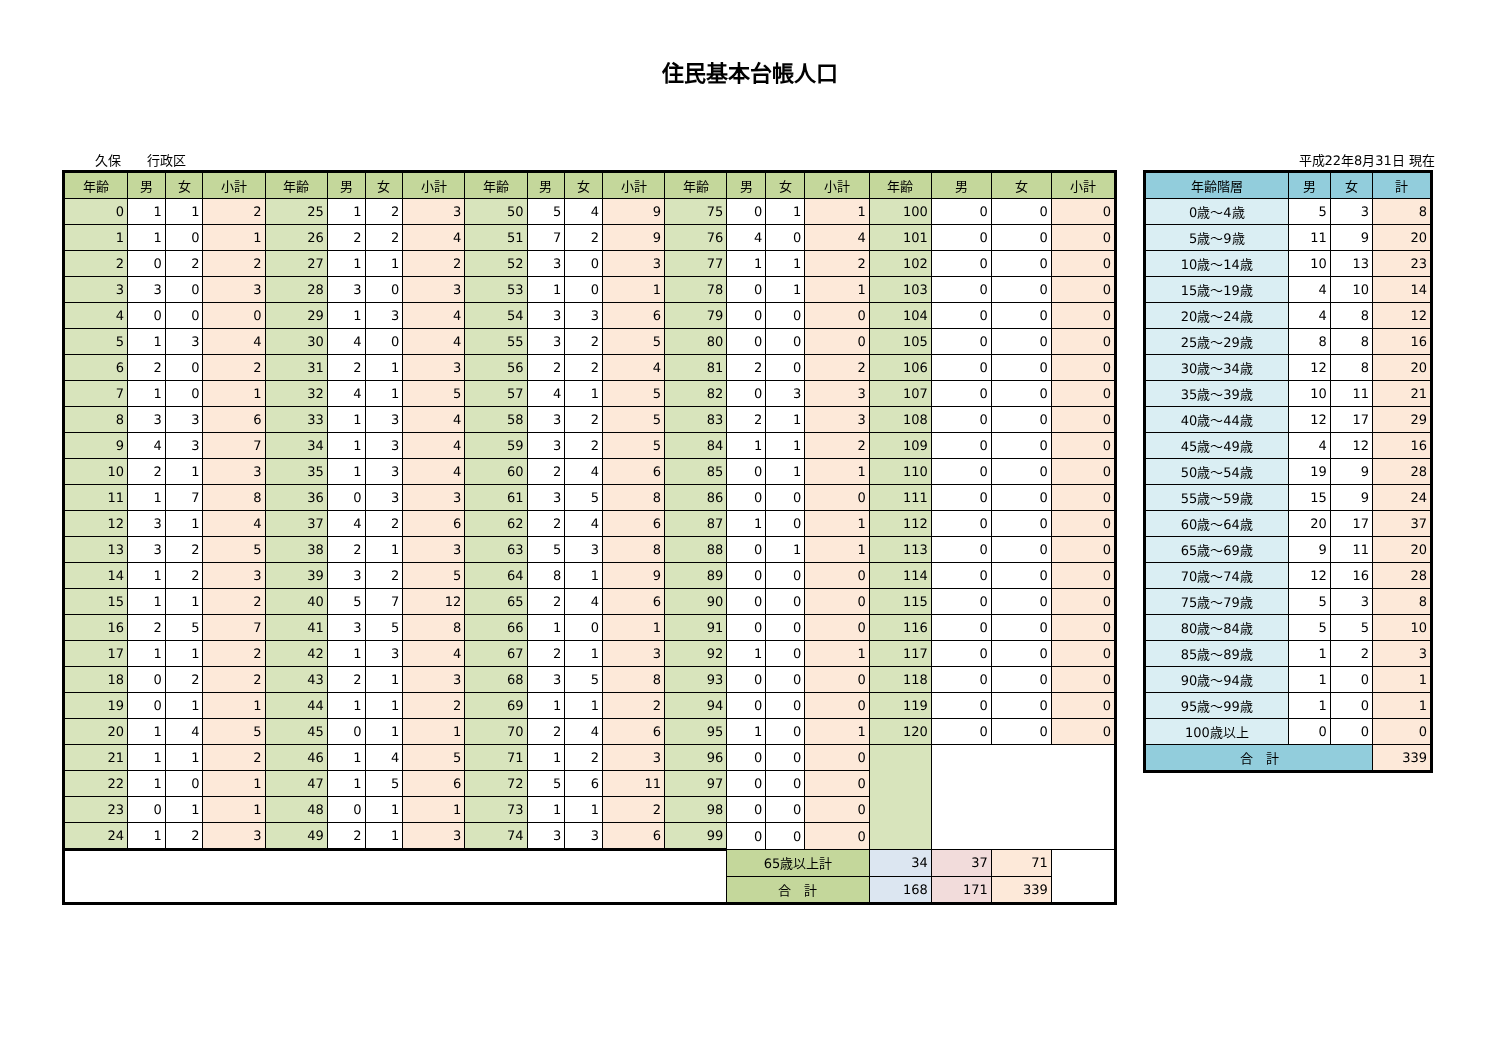住民基本台帳人口
久保　　行政区 平成22年8月31日 現在
| 年齢 | 男 | 女 | 小計 | 年齢 | 男 | 女 | 小計 | 年齢 | 男 | 女 | 小計 | 年齢 | 男 | 女 | 小計 | 年齢 | 男 | 女 | 小計 |
| --- | --- | --- | --- | --- | --- | --- | --- | --- | --- | --- | --- | --- | --- | --- | --- | --- | --- | --- | --- |
| 0 | 1 | 1 | 2 | 25 | 1 | 2 | 3 | 50 | 5 | 4 | 9 | 75 | 0 | 1 | 1 | 100 | 0 | 0 | 0 |
| 1 | 1 | 0 | 1 | 26 | 2 | 2 | 4 | 51 | 7 | 2 | 9 | 76 | 4 | 0 | 4 | 101 | 0 | 0 | 0 |
| 2 | 0 | 2 | 2 | 27 | 1 | 1 | 2 | 52 | 3 | 0 | 3 | 77 | 1 | 1 | 2 | 102 | 0 | 0 | 0 |
| 3 | 3 | 0 | 3 | 28 | 3 | 0 | 3 | 53 | 1 | 0 | 1 | 78 | 0 | 1 | 1 | 103 | 0 | 0 | 0 |
| 4 | 0 | 0 | 0 | 29 | 1 | 3 | 4 | 54 | 3 | 3 | 6 | 79 | 0 | 0 | 0 | 104 | 0 | 0 | 0 |
| 5 | 1 | 3 | 4 | 30 | 4 | 0 | 4 | 55 | 3 | 2 | 5 | 80 | 0 | 0 | 0 | 105 | 0 | 0 | 0 |
| 6 | 2 | 0 | 2 | 31 | 2 | 1 | 3 | 56 | 2 | 2 | 4 | 81 | 2 | 0 | 2 | 106 | 0 | 0 | 0 |
| 7 | 1 | 0 | 1 | 32 | 4 | 1 | 5 | 57 | 4 | 1 | 5 | 82 | 0 | 3 | 3 | 107 | 0 | 0 | 0 |
| 8 | 3 | 3 | 6 | 33 | 1 | 3 | 4 | 58 | 3 | 2 | 5 | 83 | 2 | 1 | 3 | 108 | 0 | 0 | 0 |
| 9 | 4 | 3 | 7 | 34 | 1 | 3 | 4 | 59 | 3 | 2 | 5 | 84 | 1 | 1 | 2 | 109 | 0 | 0 | 0 |
| 10 | 2 | 1 | 3 | 35 | 1 | 3 | 4 | 60 | 2 | 4 | 6 | 85 | 0 | 1 | 1 | 110 | 0 | 0 | 0 |
| 11 | 1 | 7 | 8 | 36 | 0 | 3 | 3 | 61 | 3 | 5 | 8 | 86 | 0 | 0 | 0 | 111 | 0 | 0 | 0 |
| 12 | 3 | 1 | 4 | 37 | 4 | 2 | 6 | 62 | 2 | 4 | 6 | 87 | 1 | 0 | 1 | 112 | 0 | 0 | 0 |
| 13 | 3 | 2 | 5 | 38 | 2 | 1 | 3 | 63 | 5 | 3 | 8 | 88 | 0 | 1 | 1 | 113 | 0 | 0 | 0 |
| 14 | 1 | 2 | 3 | 39 | 3 | 2 | 5 | 64 | 8 | 1 | 9 | 89 | 0 | 0 | 0 | 114 | 0 | 0 | 0 |
| 15 | 1 | 1 | 2 | 40 | 5 | 7 | 12 | 65 | 2 | 4 | 6 | 90 | 0 | 0 | 0 | 115 | 0 | 0 | 0 |
| 16 | 2 | 5 | 7 | 41 | 3 | 5 | 8 | 66 | 1 | 0 | 1 | 91 | 0 | 0 | 0 | 116 | 0 | 0 | 0 |
| 17 | 1 | 1 | 2 | 42 | 1 | 3 | 4 | 67 | 2 | 1 | 3 | 92 | 1 | 0 | 1 | 117 | 0 | 0 | 0 |
| 18 | 0 | 2 | 2 | 43 | 2 | 1 | 3 | 68 | 3 | 5 | 8 | 93 | 0 | 0 | 0 | 118 | 0 | 0 | 0 |
| 19 | 0 | 1 | 1 | 44 | 1 | 1 | 2 | 69 | 1 | 1 | 2 | 94 | 0 | 0 | 0 | 119 | 0 | 0 | 0 |
| 20 | 1 | 4 | 5 | 45 | 0 | 1 | 1 | 70 | 2 | 4 | 6 | 95 | 1 | 0 | 1 | 120 | 0 | 0 | 0 |
| 21 | 1 | 1 | 2 | 46 | 1 | 4 | 5 | 71 | 1 | 2 | 3 | 96 | 0 | 0 | 0 | | | | |
| 22 | 1 | 0 | 1 | 47 | 1 | 5 | 6 | 72 | 5 | 6 | 11 | 97 | 0 | 0 | 0 | | | | |
| 23 | 0 | 1 | 1 | 48 | 0 | 1 | 1 | 73 | 1 | 1 | 2 | 98 | 0 | 0 | 0 | | | | |
| 24 | 1 | 2 | 3 | 49 | 2 | 1 | 3 | 74 | 3 | 3 | 6 | 99 | 0 | 0 | 0 | | | | |
| | | | | | | | | | | | | | 65歳以上計 | | | 34 | 37 | 71 | |
| | | | | | | | | | | | | | 合 計 | | | 168 | 171 | 339 | |
| 年齢階層 | 男 | 女 | 計 |
| --- | --- | --- | --- |
| 0歳～4歳 | 5 | 3 | 8 |
| 5歳～9歳 | 11 | 9 | 20 |
| 10歳～14歳 | 10 | 13 | 23 |
| 15歳～19歳 | 4 | 10 | 14 |
| 20歳～24歳 | 4 | 8 | 12 |
| 25歳～29歳 | 8 | 8 | 16 |
| 30歳～34歳 | 12 | 8 | 20 |
| 35歳～39歳 | 10 | 11 | 21 |
| 40歳～44歳 | 12 | 17 | 29 |
| 45歳～49歳 | 4 | 12 | 16 |
| 50歳～54歳 | 19 | 9 | 28 |
| 55歳～59歳 | 15 | 9 | 24 |
| 60歳～64歳 | 20 | 17 | 37 |
| 65歳～69歳 | 9 | 11 | 20 |
| 70歳～74歳 | 12 | 16 | 28 |
| 75歳～79歳 | 5 | 3 | 8 |
| 80歳～84歳 | 5 | 5 | 10 |
| 85歳～89歳 | 1 | 2 | 3 |
| 90歳～94歳 | 1 | 0 | 1 |
| 95歳～99歳 | 1 | 0 | 1 |
| 100歳以上 | 0 | 0 | 0 |
| 合 計 | | | 339 |